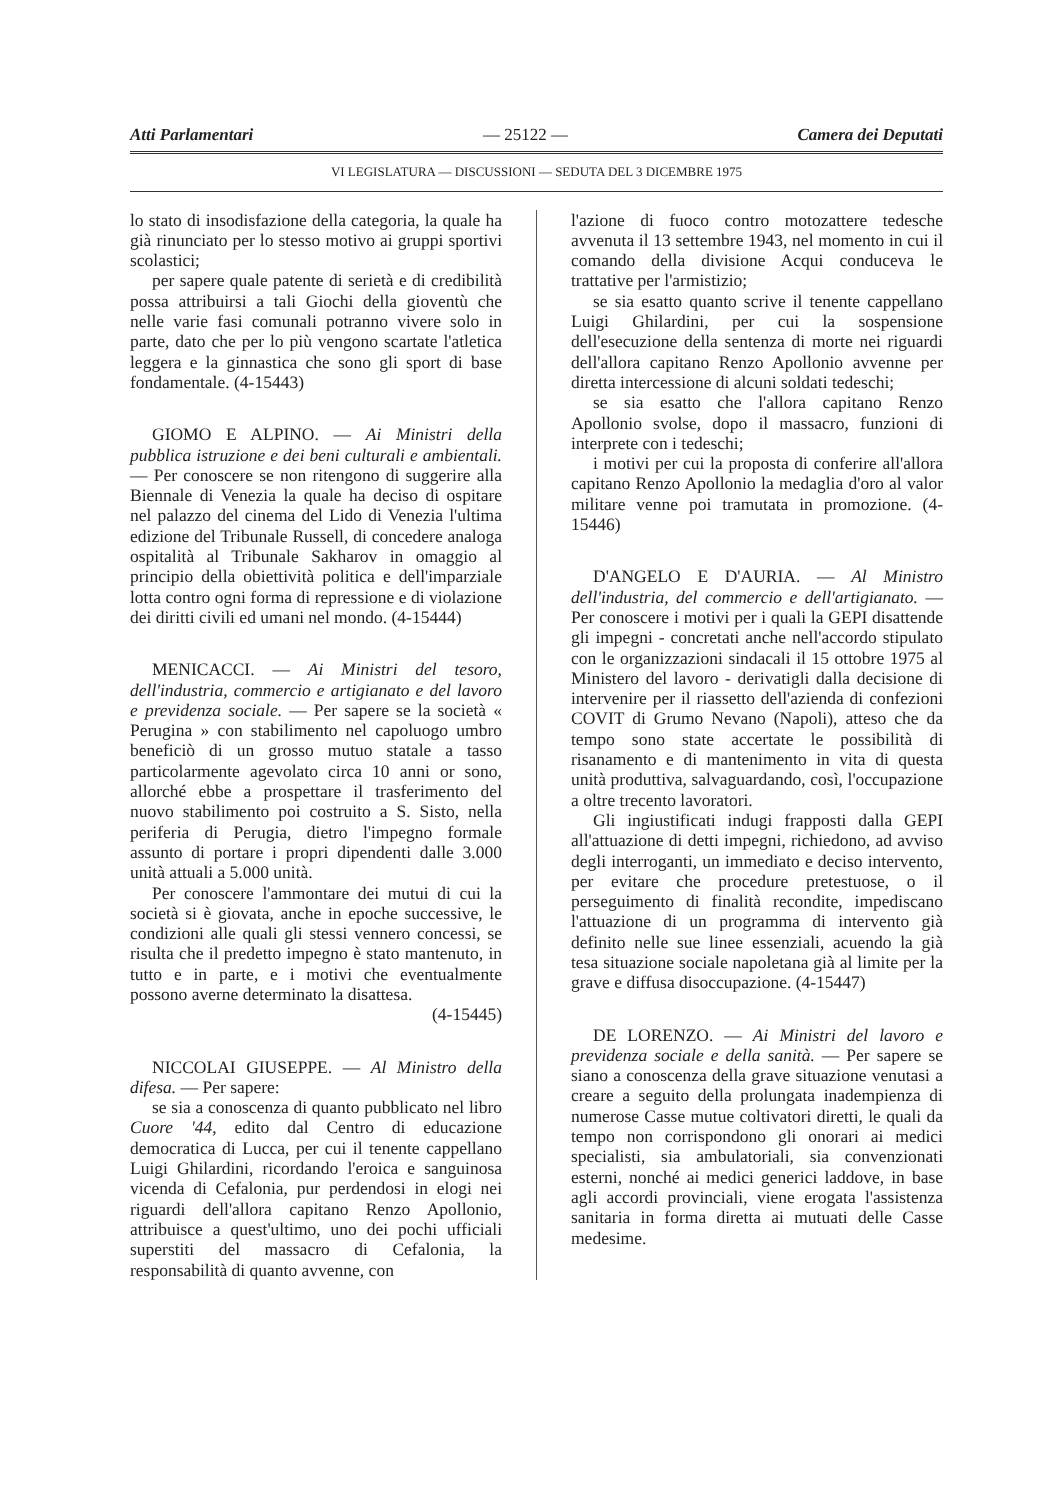Atti Parlamentari — 25122 — Camera dei Deputati
VI LEGISLATURA — DISCUSSIONI — SEDUTA DEL 3 DICEMBRE 1975
lo stato di insodisfazione della categoria, la quale ha già rinunciato per lo stesso motivo ai gruppi sportivi scolastici;
per sapere quale patente di serietà e di credibilità possa attribuirsi a tali Giochi della gioventù che nelle varie fasi comunali potranno vivere solo in parte, dato che per lo più vengono scartate l'atletica leggera e la ginnastica che sono gli sport di base fondamentale. (4-15443)
GIOMO E ALPINO. — Ai Ministri della pubblica istruzione e dei beni culturali e ambientali. — Per conoscere se non ritengono di suggerire alla Biennale di Venezia la quale ha deciso di ospitare nel palazzo del cinema del Lido di Venezia l'ultima edizione del Tribunale Russell, di concedere analoga ospitalità al Tribunale Sakharov in omaggio al principio della obiettività politica e dell'imparziale lotta contro ogni forma di repressione e di violazione dei diritti civili ed umani nel mondo. (4-15444)
MENICACCI. — Ai Ministri del tesoro, dell'industria, commercio e artigianato e del lavoro e previdenza sociale. — Per sapere se la società « Perugina » con stabilimento nel capoluogo umbro beneficiò di un grosso mutuo statale a tasso particolarmente agevolato circa 10 anni or sono, allorché ebbe a prospettare il trasferimento del nuovo stabilimento poi costruito a S. Sisto, nella periferia di Perugia, dietro l'impegno formale assunto di portare i propri dipendenti dalle 3.000 unità attuali a 5.000 unità.
Per conoscere l'ammontare dei mutui di cui la società si è giovata, anche in epoche successive, le condizioni alle quali gli stessi vennero concessi, se risulta che il predetto impegno è stato mantenuto, in tutto e in parte, e i motivi che eventualmente possono averne determinato la disattesa.
(4-15445)
NICCOLAI GIUSEPPE. — Al Ministro della difesa. — Per sapere:
se sia a conoscenza di quanto pubblicato nel libro Cuore '44, edito dal Centro di educazione democratica di Lucca, per cui il tenente cappellano Luigi Ghilardini, ricordando l'eroica e sanguinosa vicenda di Cefalonia, pur perdendosi in elogi nei riguardi dell'allora capitano Renzo Apollonio, attribuisce a quest'ultimo, uno dei pochi ufficiali superstiti del massacro di Cefalonia, la responsabilità di quanto avvenne, con
l'azione di fuoco contro motozattere tedesche avvenuta il 13 settembre 1943, nel momento in cui il comando della divisione Acqui conduceva le trattative per l'armistizio;
se sia esatto quanto scrive il tenente cappellano Luigi Ghilardini, per cui la sospensione dell'esecuzione della sentenza di morte nei riguardi dell'allora capitano Renzo Apollonio avvenne per diretta intercessione di alcuni soldati tedeschi;
se sia esatto che l'allora capitano Renzo Apollonio svolse, dopo il massacro, funzioni di interprete con i tedeschi;
i motivi per cui la proposta di conferire all'allora capitano Renzo Apollonio la medaglia d'oro al valor militare venne poi tramutata in promozione. (4-15446)
D'ANGELO E D'AURIA. — Al Ministro dell'industria, del commercio e dell'artigianato. — Per conoscere i motivi per i quali la GEPI disattende gli impegni - concretati anche nell'accordo stipulato con le organizzazioni sindacali il 15 ottobre 1975 al Ministero del lavoro - derivatigli dalla decisione di intervenire per il riassetto dell'azienda di confezioni COVIT di Grumo Nevano (Napoli), atteso che da tempo sono state accertate le possibilità di risanamento e di mantenimento in vita di questa unità produttiva, salvaguardando, così, l'occupazione a oltre trecento lavoratori.
Gli ingiustificati indugi frapposti dalla GEPI all'attuazione di detti impegni, richiedono, ad avviso degli interroganti, un immediato e deciso intervento, per evitare che procedure pretestuose, o il perseguimento di finalità recondite, impediscano l'attuazione di un programma di intervento già definito nelle sue linee essenziali, acuendo la già tesa situazione sociale napoletana già al limite per la grave e diffusa disoccupazione. (4-15447)
DE LORENZO. — Ai Ministri del lavoro e previdenza sociale e della sanità. — Per sapere se siano a conoscenza della grave situazione venutasi a creare a seguito della prolungata inadempienza di numerose Casse mutue coltivatori diretti, le quali da tempo non corrispondono gli onorari ai medici specialisti, sia ambulatoriali, sia convenzionati esterni, nonché ai medici generici laddove, in base agli accordi provinciali, viene erogata l'assistenza sanitaria in forma diretta ai mutuati delle Casse medesime.